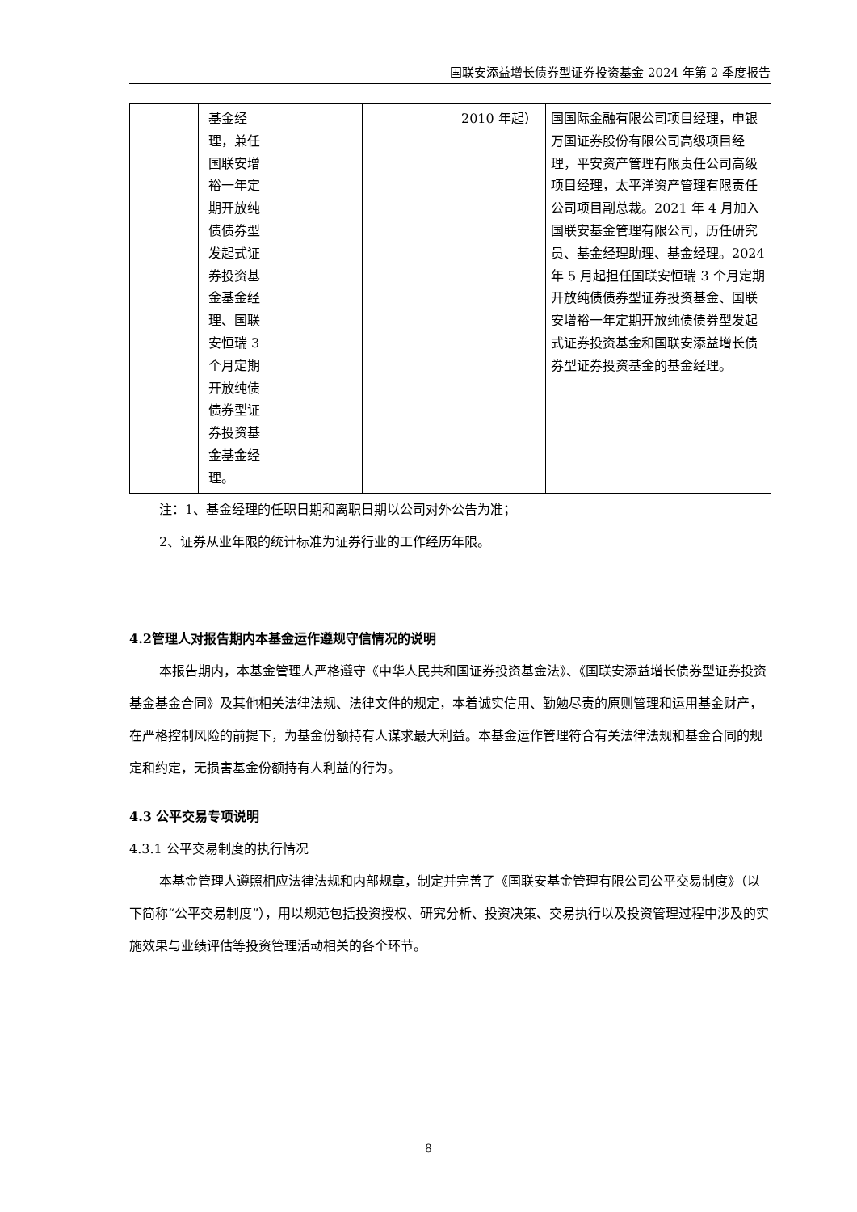国联安添益增长债券型证券投资基金 2024 年第 2 季度报告
| | 基金经理，兼任国联安增裕一年定期开放纯债债券型发起式证券投资基金基金经理、国联安恒瑞 3 个月定期开放纯债债券型证券投资基金基金经理。 | | | 2010 年起） | 国国际金融有限公司项目经理，申银万国证券股份有限公司高级项目经理，平安资产管理有限责任公司高级项目经理，太平洋资产管理有限责任公司项目副总裁。2021 年 4 月加入国联安基金管理有限公司，历任研究员、基金经理助理、基金经理。2024 年 5 月起担任国联安恒瑞 3 个月定期开放纯债债券型证券投资基金、国联安增裕一年定期开放纯债债券型发起式证券投资基金和国联安添益增长债券型证券投资基金的基金经理。 |
注：1、基金经理的任职日期和离职日期以公司对外公告为准；
2、证券从业年限的统计标准为证券行业的工作经历年限。
4.2管理人对报告期内本基金运作遵规守信情况的说明
本报告期内，本基金管理人严格遵守《中华人民共和国证券投资基金法》、《国联安添益增长债券型证券投资基金基金合同》及其他相关法律法规、法律文件的规定，本着诚实信用、勤勉尽责的原则管理和运用基金财产，在严格控制风险的前提下，为基金份额持有人谋求最大利益。本基金运作管理符合有关法律法规和基金合同的规定和约定，无损害基金份额持有人利益的行为。
4.3 公平交易专项说明
4.3.1 公平交易制度的执行情况
本基金管理人遵照相应法律法规和内部规章，制定并完善了《国联安基金管理有限公司公平交易制度》（以下简称“公平交易制度”），用以规范包括投资授权、研究分析、投资决策、交易执行以及投资管理过程中涉及的实施效果与业绩评估等投资管理活动相关的各个环节。
8